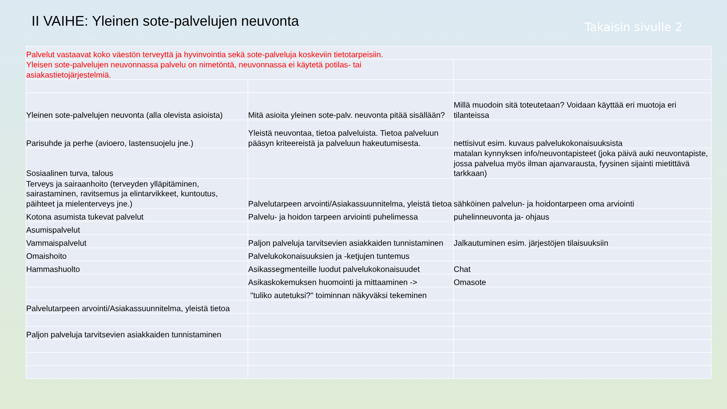II VAIHE: Yleinen sote-palvelujen neuvonta
Takaisin sivulle 2
| Palvelut vastaavat koko väestön terveyttä ja hyvinvointia sekä sote-palveluja koskeviin tietotarpeisiin. | | |
| Yleisen sote-palvelujen neuvonnassa palvelu on nimetöntä, neuvonnassa ei käytetä potilas- tai asiakastietojärjestelmiä. | | |
| Yleinen sote-palvelujen neuvonta (alla olevista asioista) | Mitä asioita yleinen sote-palv. neuvonta pitää sisällään? | Millä muodoin sitä toteutetaan? Voidaan käyttää eri muotoja eri tilanteissa |
| Parisuhde ja perhe (avioero, lastensuojelu jne.) | Yleistä neuvontaa, tietoa palveluista. Tietoa palveluun pääsyn kriteereistä ja palveluun hakeutumisesta. | nettisivut esim. kuvaus palvelukokonaisuuksista |
| Sosiaalinen turva, talous | | matalan kynnyksen info/neuvontapisteet (joka päivä auki neuvontapiste, jossa palvelua myös ilman ajanvarausta, fyysinen sijainti mietittävä tarkkaan) |
| Terveys ja sairaanhoito (terveyden ylläpitäminen, sairastaminen, ravitsemus ja elintarvikkeet, kuntoutus, päihteet ja mielenterveys jne.) | Palvelutarpeen arvointi/Asiakassuunnitelma, yleistä tietoa | sähköinen palvelun- ja hoidontarpeen oma arviointi |
| Kotona asumista tukevat palvelut | Palvelu- ja hoidon tarpeen arviointi puhelimessa | puhelinneuvonta ja- ohjaus |
| Asumispalvelut | | |
| Vammaispalvelut | Paljon palveluja tarvitsevien asiakkaiden tunnistaminen | Jalkautuminen esim. järjestöjen tilaisuuksiin |
| Omaishoito | Palvelukokonaisuuksien ja -ketjujen tuntemus | |
| Hammashuolto | Asikassegmenteille luodut palvelukokonaisuudet | Chat |
| | Asikaskokemuksen huomointi ja mittaaminen -> | Omasote |
| | "tuliko autetuksi?" toiminnan näkyväksi tekeminen | |
| Palvelutarpeen arvointi/Asiakassuunnitelma, yleistä tietoa | | |
| Paljon palveluja tarvitsevien asiakkaiden tunnistaminen | | |